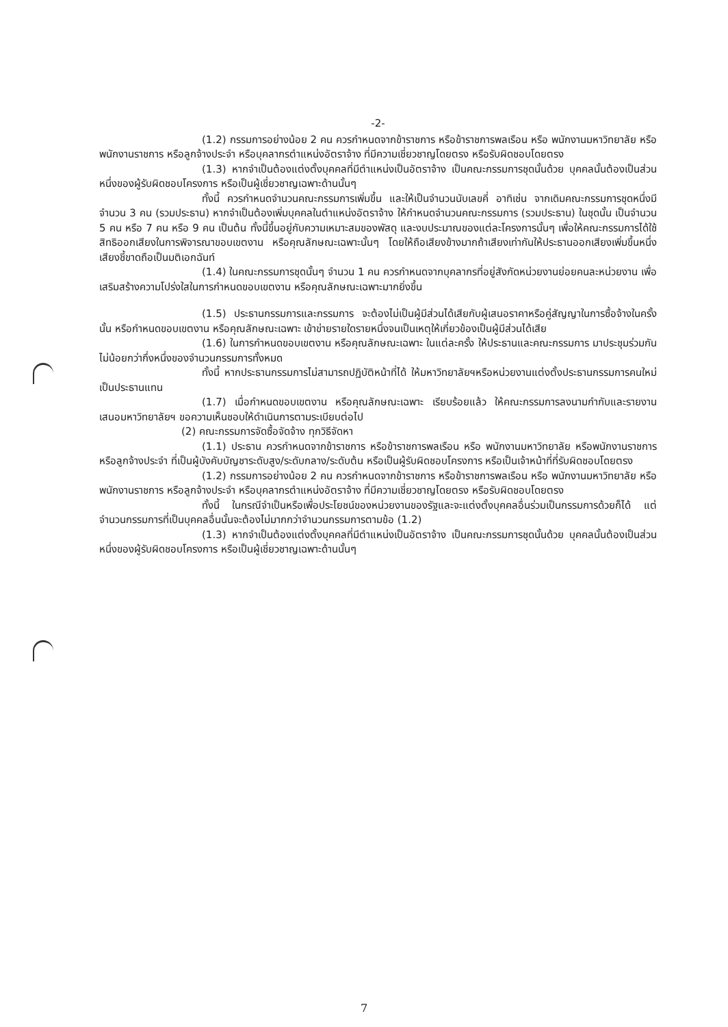-2-
(1.2) กรรมการอย่างน้อย 2 คน ควรกำหนดจากข้าราชการ หรือข้าราชการพลเรือน หรือ พนักงานมหาวิทยาลัย หรือพนักงานราชการ หรือลูกจ้างประจำ หรือบุคลากรตำแหน่งอัตราจ้าง ที่มีความเชี่ยวชาญโดยตรง หรือรับผิดชอบโดยตรง
(1.3) หากจำเป็นต้องแต่งตั้งบุคคลที่มีตำแหน่งเป็นอัตราจ้าง เป็นคณะกรรมการชุดนั้นด้วย บุคคลนั้นต้องเป็นส่วนหนึ่งของผู้รับผิดชอบโครงการ หรือเป็นผู้เชี่ยวชาญเฉพาะด้านนั้นๆ
ทั้งนี้ ควรกำหนดจำนวนคณะกรรมการเพิ่มขึ้น และให้เป็นจำนวนนับเลขคี่ อาทิเช่น จากเดิมคณะกรรมการชุดหนึ่งมีจำนวน 3 คน (รวมประธาน) หากจำเป็นต้องเพิ่มบุคคลในตำแหน่งอัตราจ้าง ให้กำหนดจำนวนคณะกรรมการ (รวมประธาน) ในชุดนั้น เป็นจำนวน 5 คน หรือ 7 คน หรือ 9 คน เป็นต้น ทั้งนี้ขึ้นอยู่กับความเหมาะสมของพัสดุ และงบประมาณของแต่ละโครงการนั้นๆ เพื่อให้คณะกรรมการได้ใช้สิทธิออกเสียงในการพิจารณาขอบเขตงาน หรือคุณลักษณะเฉพาะนั้นๆ โดยให้ถือเสียงข้างมากถ้าเสียงเท่ากันให้ประธานออกเสียงเพิ่มขึ้นหนึ่งเสียงชี้ขาดถือเป็นมติเอกฉันท์
(1.4) ในคณะกรรมการชุดนั้นๆ จำนวน 1 คน ควรกำหนดจากบุคลากรที่อยู่สังกัดหน่วยงานย่อยคนละหน่วยงาน เพื่อเสริมสร้างความโปร่งใสในการกำหนดขอบเขตงาน หรือคุณลักษณะเฉพาะมากยิ่งขึ้น
(1.5) ประธานกรรมการและกรรมการ จะต้องไม่เป็นผู้มีส่วนได้เสียกับผู้เสนอราคาหรือคู่สัญญาในการซื้อจ้างในครั้งนั้น หรือกำหนดขอบเขตงาน หรือคุณลักษณะเฉพาะ เข้าข่ายรายใดรายหนึ่งจนเป็นเหตุให้เกี่ยวข้องเป็นผู้มีส่วนได้เสีย
(1.6) ในการกำหนดขอบเขตงาน หรือคุณลักษณะเฉพาะ ในแต่ละครั้ง ให้ประธานและคณะกรรมการ มาประชุมร่วมกันไม่น้อยกว่ากึ่งหนึ่งของจำนวนกรรมการทั้งหมด
ทั้งนี้ หากประธานกรรมการไม่สามารถปฏิบัติหน้าที่ได้ ให้มหาวิทยาลัยฯหรือหน่วยงานแต่งตั้งประธานกรรมการคนใหม่เป็นประธานแทน
(1.7) เมื่อกำหนดขอบเขตงาน หรือคุณลักษณะเฉพาะ เรียบร้อยแล้ว ให้คณะกรรมการลงนามกำกับและรายงานเสนอมหาวิทยาลัยฯ ขอความเห็นชอบให้ดำเนินการตามระเบียบต่อไป
(2) คณะกรรมการจัดซื้อจัดจ้าง ทุกวิธีจัดหา
(1.1) ประธาน ควรกำหนดจากข้าราชการ หรือข้าราชการพลเรือน หรือ พนักงานมหาวิทยาลัย หรือพนักงานราชการ หรือลูกจ้างประจำ ที่เป็นผู้บังคับบัญชาระดับสูง/ระดับกลาง/ระดับต้น หรือเป็นผู้รับผิดชอบโครงการ หรือเป็นเจ้าหน้าที่ที่รับผิดชอบโดยตรง
(1.2) กรรมการอย่างน้อย 2 คน ควรกำหนดจากข้าราชการ หรือข้าราชการพลเรือน หรือ พนักงานมหาวิทยาลัย หรือพนักงานราชการ หรือลูกจ้างประจำ หรือบุคลากรตำแหน่งอัตราจ้าง ที่มีความเชี่ยวชาญโดยตรง หรือรับผิดชอบโดยตรง
ทั้งนี้ ในกรณีจำเป็นหรือเพื่อประโยชน์ของหน่วยงานของรัฐและจะแต่งตั้งบุคคลอื่นร่วมเป็นกรรมการด้วยก็ได้ แต่จำนวนกรรมการที่เป็นบุคคลอื่นนั้นจะต้องไม่มากกว่าจำนวนกรรมการตามข้อ (1.2)
(1.3) หากจำเป็นต้องแต่งตั้งบุคคลที่มีตำแหน่งเป็นอัตราจ้าง เป็นคณะกรรมการชุดนั้นด้วย บุคคลนั้นต้องเป็นส่วนหนึ่งของผู้รับผิดชอบโครงการ หรือเป็นผู้เชี่ยวชาญเฉพาะด้านนั้นๆ
7